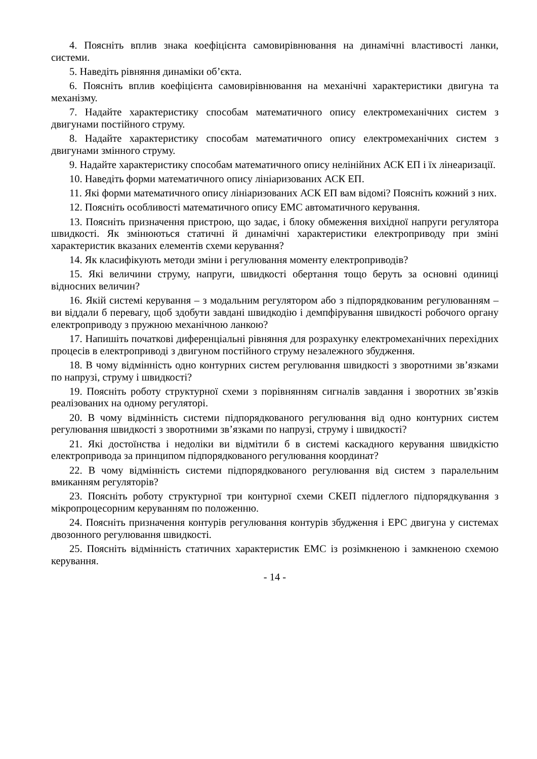4. Поясніть вплив знака коефіцієнта самовирівнювання на динамічні властивості ланки, системи.
5. Наведіть рівняння динаміки об’єкта.
6. Поясніть вплив коефіцієнта самовирівнювання на механічні характеристики двигуна та механізму.
7. Надайте характеристику способам математичного опису електромеханічних систем з двигунами постійного струму.
8. Надайте характеристику способам математичного опису електромеханічних систем з двигунами змінного струму.
9. Надайте характеристику способам математичного опису нелінійних АСК ЕП і їх лінеаризації.
10. Наведіть форми математичного опису лініаризованих АСК ЕП.
11. Які форми математичного опису лініаризованих АСК ЕП вам відомі? Поясніть кожний з них.
12. Поясніть особливості математичного опису ЕМС автоматичного керування.
13. Поясніть призначення пристрою, що задає, і блоку обмеження вихідної напруги регулятора швидкості. Як змінюються статичні й динамічні характеристики електроприводу при зміні характеристик вказаних елементів схеми керування?
14. Як класифікують методи зміни і регулювання моменту електроприводів?
15. Які величини струму, напруги, швидкості обертання тощо беруть за основні одиниці відносних величин?
16. Якій системі керування – з модальним регулятором або з підпорядкованим регулюванням – ви віддали б перевагу, щоб здобути завдані швидкодію і демпфірування швидкості робочого органу електроприводу з пружною механічною ланкою?
17. Напишіть початкові диференціальні рівняння для розрахунку електромеханічних перехідних процесів в електроприводі з двигуном постійного струму незалежного збудження.
18. В чому відмінність одно контурних систем регулювання швидкості з зворотними зв’язками по напрузі, струму і швидкості?
19. Поясніть роботу структурної схеми з порівнянням сигналів завдання і зворотних зв’язків реалізованих на одному регуляторі.
20. В чому відмінність системи підпорядкованого регулювання від одно контурних систем регулювання швидкості з зворотними зв’язками по напрузі, струму і швидкості?
21. Які достоїнства і недоліки ви відмітили б в системі каскадного керування швидкістю електропривода за принципом підпорядкованого регулювання координат?
22. В чому відмінність системи підпорядкованого регулювання від систем з паралельним вмиканням регуляторів?
23. Поясніть роботу структурної три контурної схеми СКЕП підлеглого підпорядкування з мікропроцесорним керуванням по положенню.
24. Поясніть призначення контурів регулювання контурів збудження і ЕРС двигуна у системах двозонного регулювання швидкості.
25. Поясніть відмінність статичних характеристик ЕМС із розімкненою і замкненою схемою керування.
- 14 -